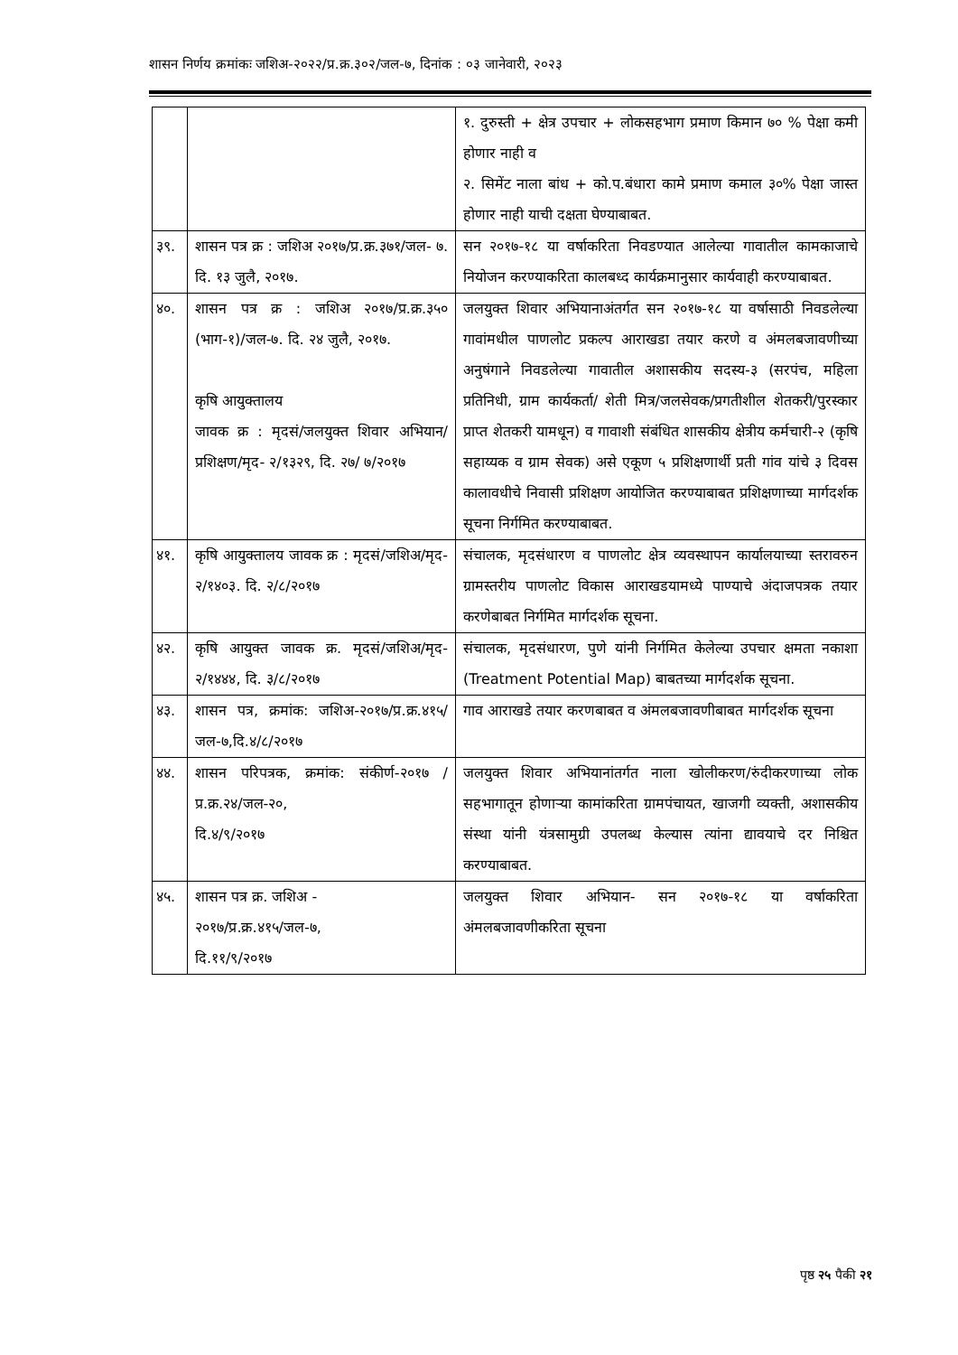शासन निर्णय क्रमांकः जशिअ-२०२२/प्र.क्र.३०२/जल-७, दिनांक : ०३ जानेवारी, २०२३
| | | १. दुरुस्ती + क्षेत्र उपचार + लोकसहभाग प्रमाण किमान ७० % पेक्षा कमी होणार नाही व २. सिमेंट नाला बांध + को.प.बंधारा कामे प्रमाण कमाल ३०% पेक्षा जास्त होणार नाही याची दक्षता घेण्याबाबत. |
| ३९. | शासन पत्र क्र : जशिअ २०१७/प्र.क्र.३७१/जल- ७. दि. १३ जुलै, २०१७. | सन २०१७-१८ या वर्षाकरिता निवडण्यात आलेल्या गावातील कामकाजाचे नियोजन करण्याकरिता कालबध्द कार्यक्रमानुसार कार्यवाही करण्याबाबत. |
| ४०. | शासन पत्र क्र : जशिअ २०१७/प्र.क्र.३५० (भाग-१)/जल-७. दि. २४ जुलै, २०१७. कृषि आयुक्तालय जावक क्र : मृदसं/जलयुक्त शिवार अभियान/प्रशिक्षण/मृद- २/१३२९, दि. २७/ ७/२०१७ | जलयुक्त शिवार अभियानाअंतर्गत सन २०१७-१८ या वर्षासाठी निवडलेल्या गावांमधील पाणलोट प्रकल्प आराखडा तयार करणे व अंमलबजावणीच्या अनुषंगाने निवडलेल्या गावातील अशासकीय सदस्य-३ (सरपंच, महिला प्रतिनिधी, ग्राम कार्यकर्ता/ शेती मित्र/जलसेवक/प्रगतीशील शेतकरी/पुरस्कार प्राप्त शेतकरी यामधून) व गावाशी संबंधित शासकीय क्षेत्रीय कर्मचारी-२ (कृषि सहाय्यक व ग्राम सेवक) असे एकूण ५ प्रशिक्षणार्थी प्रती गांव यांचे ३ दिवस कालावधीचे निवासी प्रशिक्षण आयोजित करण्याबाबत प्रशिक्षणाच्या मार्गदर्शक सूचना निर्गमित करण्याबाबत. |
| ४१. | कृषि आयुक्तालय जावक क्र : मृदसं/जशिअ/मृद- २/१४०३. दि. २/८/२०१७ | संचालक, मृदसंधारण व पाणलोट क्षेत्र व्यवस्थापन कार्यालयाच्या स्तरावरुन ग्रामस्तरीय पाणलोट विकास आराखडयामध्ये पाण्याचे अंदाजपत्रक तयार करणेबाबत निर्गमित मार्गदर्शक सूचना. |
| ४२. | कृषि आयुक्त जावक क्र. मृदसं/जशिअ/मृद- २/१४४४, दि. ३/८/२०१७ | संचालक, मृदसंधारण, पुणे यांनी निर्गमित केलेल्या उपचार क्षमता नकाशा (Treatment Potential Map) बाबतच्या मार्गदर्शक सूचना. |
| ४३. | शासन पत्र, क्रमांक: जशिअ-२०१७/प्र.क्र.४१५/जल-७,दि.४/८/२०१७ | गाव आराखडे तयार करणबाबत व अंमलबजावणीबाबत मार्गदर्शक सूचना |
| ४४. | शासन परिपत्रक, क्रमांक: संकीर्ण-२०१७ /प्र.क्र.२४/जल-२०, दि.४/९/२०१७ | जलयुक्त शिवार अभियानांतर्गत नाला खोलीकरण/रुंदीकरणाच्या लोक सहभागातून होणाऱ्या कामांकरिता ग्रामपंचायत, खाजगी व्यक्ती, अशासकीय संस्था यांनी यंत्रसामुग्री उपलब्ध केल्यास त्यांना द्यावयाचे दर निश्चित करण्याबाबत. |
| ४५. | शासन पत्र क्र. जशिअ - २०१७/प्र.क्र.४१५/जल-७, दि.११/९/२०१७ | जलयुक्त शिवार अभियान- सन २०१७-१८ या वर्षाकरिता अंमलबजावणीकरिता सूचना |
पृष्ठ २५ पैकी २१